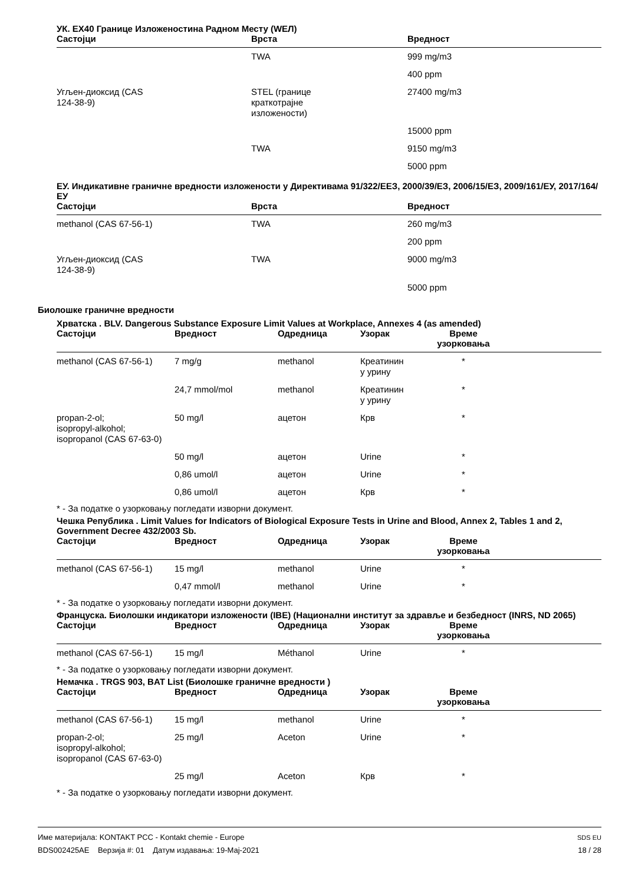УК. EX40 Границе Изложеностина Радном Месту (WEЛ)
| Састојци | Врста | Вредност |
| --- | --- | --- |
| | TWA | 999 mg/m3 |
| | | 400 ppm |
| Угљен-диоксид (CAS 124-38-9) | STEL (границе краткотрајне изложености) | 27400 mg/m3 |
| | | 15000 ppm |
| | TWA | 9150 mg/m3 |
| | | 5000 ppm |
ЕУ. Индикативне граничне вредности изложености у Директивама 91/322/EEЗ, 2000/39/EЗ, 2006/15/EЗ, 2009/161/ЕУ, 2017/164/ЕУ
| Састојци | Врста | Вредност |
| --- | --- | --- |
| methanol (CAS 67-56-1) | TWA | 260 mg/m3 |
| | | 200 ppm |
| Угљен-диоксид (CAS 124-38-9) | TWA | 9000 mg/m3 |
| | | 5000 ppm |
Биолошке граничне вредности
Хрватска . BLV. Dangerous Substance Exposure Limit Values at Workplace, Annexes 4 (as amended)
| Састојци | Вредност | Одредница | Узорак | Време узорковања | |
| --- | --- | --- | --- | --- | --- |
| methanol (CAS 67-56-1) | 7 mg/g | methanol | Креатинин у урину | * | |
| | 24,7 mmol/mol | methanol | Креатинин у урину | * | |
| propan-2-ol; isopropyl-alkohol; isopropanol (CAS 67-63-0) | 50 mg/l | ацетон | Крв | * | |
| | 50 mg/l | ацетон | Urine | * | |
| | 0,86 umol/l | ацетон | Urine | * | |
| | 0,86 umol/l | ацетон | Крв | * | |
* - За податке о узорковању погледати изворни документ.
Чешка Република . Limit Values for Indicators of Biological Exposure Tests in Urine and Blood, Annex 2, Tables 1 and 2, Government Decree 432/2003 Sb.
| Састојци | Вредност | Одредница | Узорак | Време узорковања | |
| --- | --- | --- | --- | --- | --- |
| methanol (CAS 67-56-1) | 15 mg/l | methanol | Urine | * | |
| | 0,47 mmol/l | methanol | Urine | * | |
* - За податке о узорковању погледати изворни документ.
Француска. Биолошки индикатори изложености (IBE) (Национални институт за здравље и безбедност (INRS, ND 2065)
| Састојци | Вредност | Одредница | Узорак | Време узорковања | |
| --- | --- | --- | --- | --- | --- |
| methanol (CAS 67-56-1) | 15 mg/l | Méthanol | Urine | * | |
* - За податке о узорковању погледати изворни документ.
Немачка . TRGS 903, BAT List (Биолошке граничне вредности )
| Састојци | Вредност | Одредница | Узорак | Време узорковања | |
| --- | --- | --- | --- | --- | --- |
| methanol (CAS 67-56-1) | 15 mg/l | methanol | Urine | * | |
| propan-2-ol; isopropyl-alkohol; isopropanol (CAS 67-63-0) | 25 mg/l | Aceton | Urine | * | |
| | 25 mg/l | Aceton | Крв | * | |
* - За податке о узорковању погледати изворни документ.
Име материјала: KONTAKT PCC - Kontakt chemie - Europe
BDS002425AE Верзија #: 01 Датум издавања: 19-Мај-2021
SDS EU
18 / 28